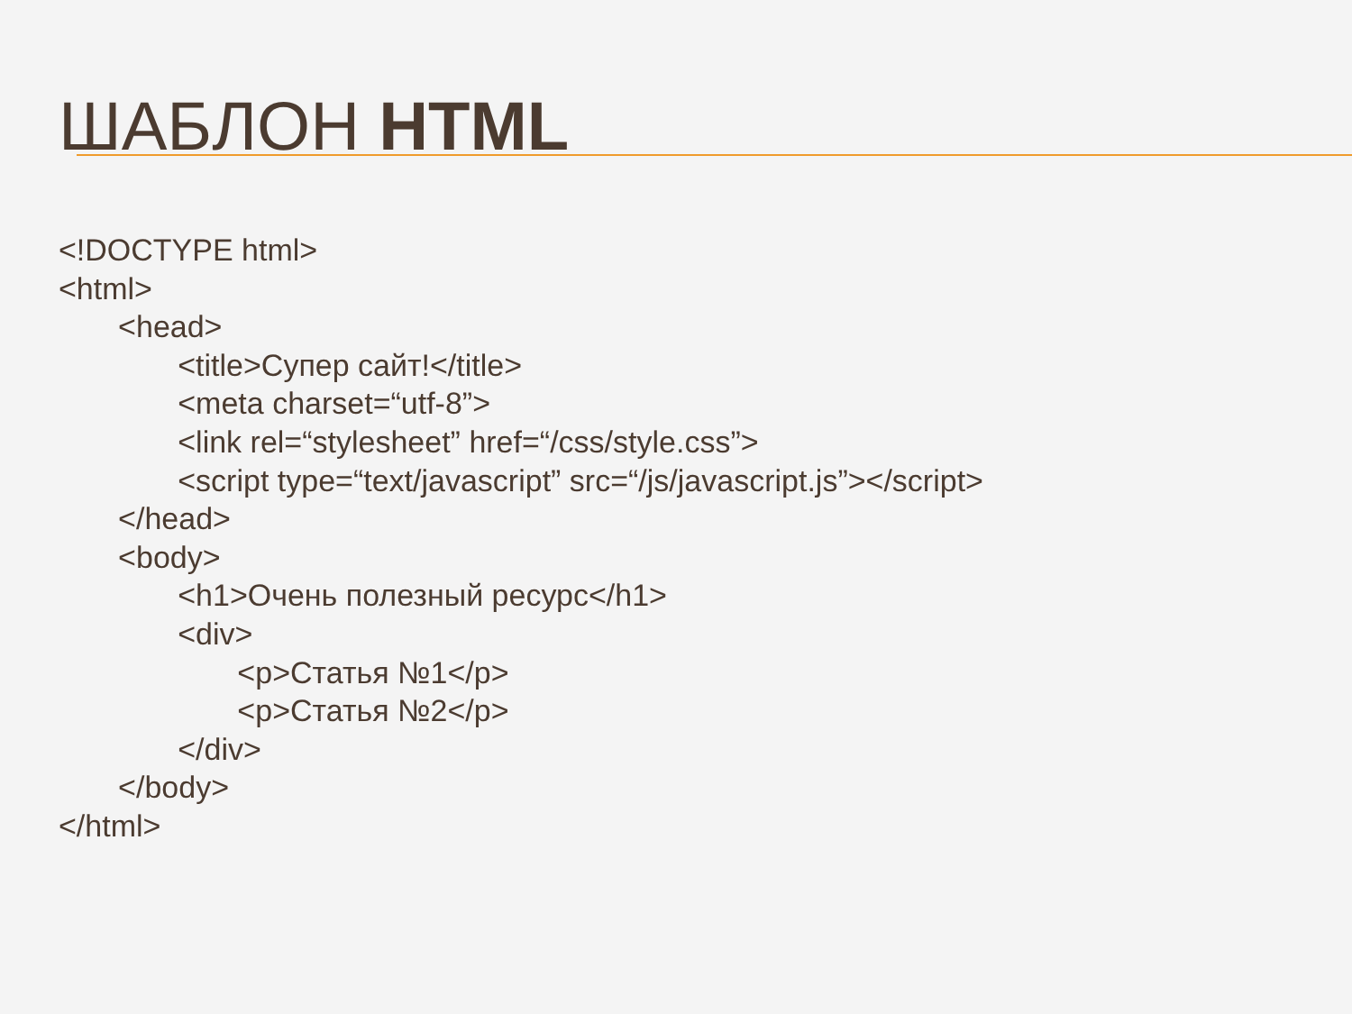ШАБЛОН HTML
<!DOCTYPE html>
<html>
<head>
<title>Супер сайт!</title>
<meta charset=“utf-8”>
<link rel=“stylesheet” href=“/css/style.css”>
<script type=“text/javascript” src=“/js/javascript.js”></script>
</head>
<body>
<h1>Очень полезный ресурс</h1>
<div>
<p>Статья №1</p>
<p>Статья №2</p>
</div>
</body>
</html>